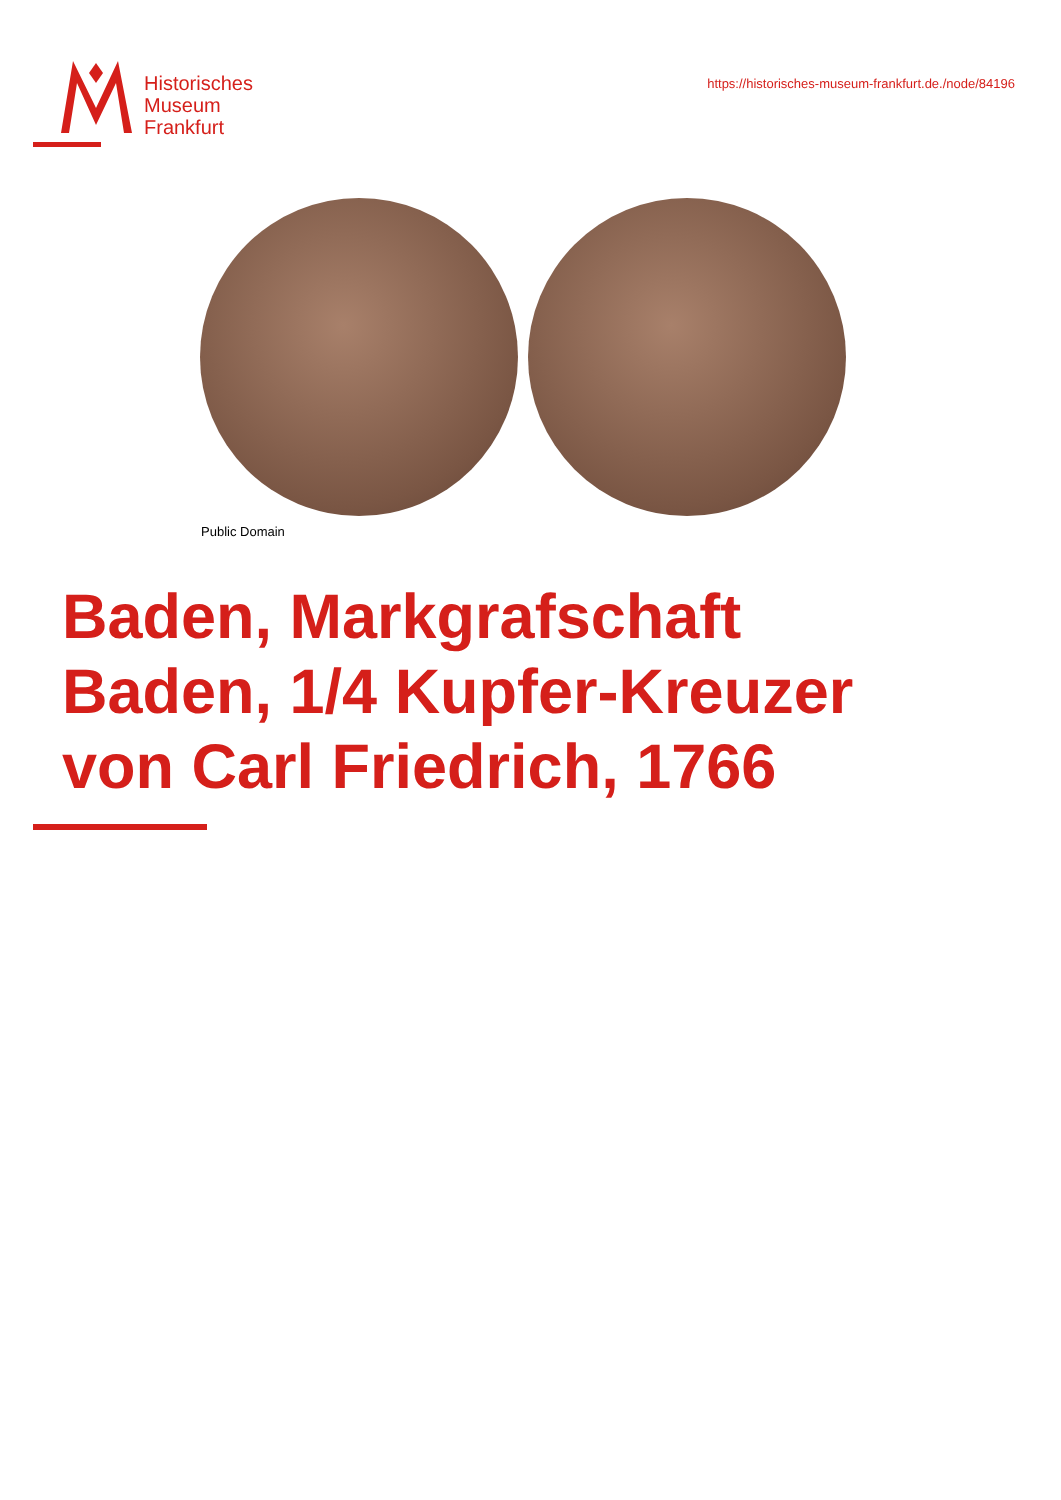Historisches
Museum
Frankfurt
https://historisches-museum-frankfurt.de./node/84196
Public Domain
Baden, Markgrafschaft
Baden, 1/4 Kupfer-Kreuzer
von Carl Friedrich, 1766